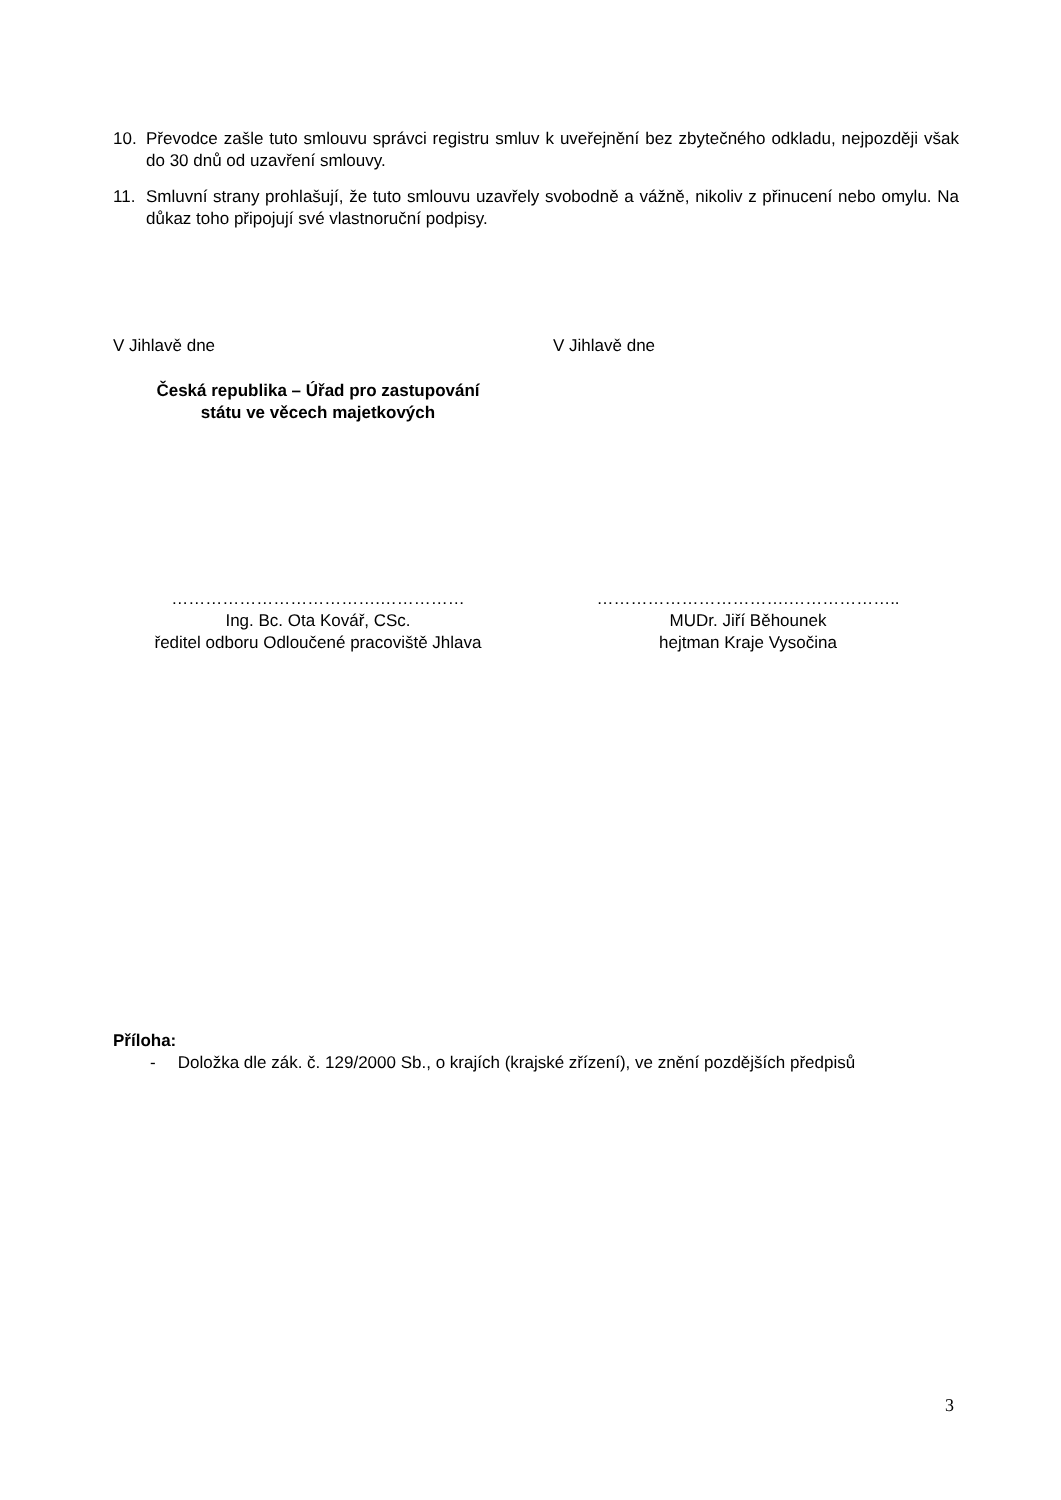10. Převodce zašle tuto smlouvu správci registru smluv k uveřejnění bez zbytečného odkladu, nejpozději však do 30 dnů od uzavření smlouvy.
11. Smluvní strany prohlašují, že tuto smlouvu uzavřely svobodně a vážně, nikoliv z přinucení nebo omylu. Na důkaz toho připojují své vlastnoruční podpisy.
V Jihlavě dne V Jihlavě dne
Česká republika – Úřad pro zastupování
státu ve věcech majetkových
……………………………….……………
Ing. Bc. Ota Kovář, CSc.
ředitel odboru Odloučené pracoviště Jhlava
…………………………….………………..
MUDr. Jiří Běhounek
hejtman Kraje Vysočina
Příloha:
- Doložka dle zák. č. 129/2000 Sb., o krajích (krajské zřízení), ve znění pozdějších předpisů
3